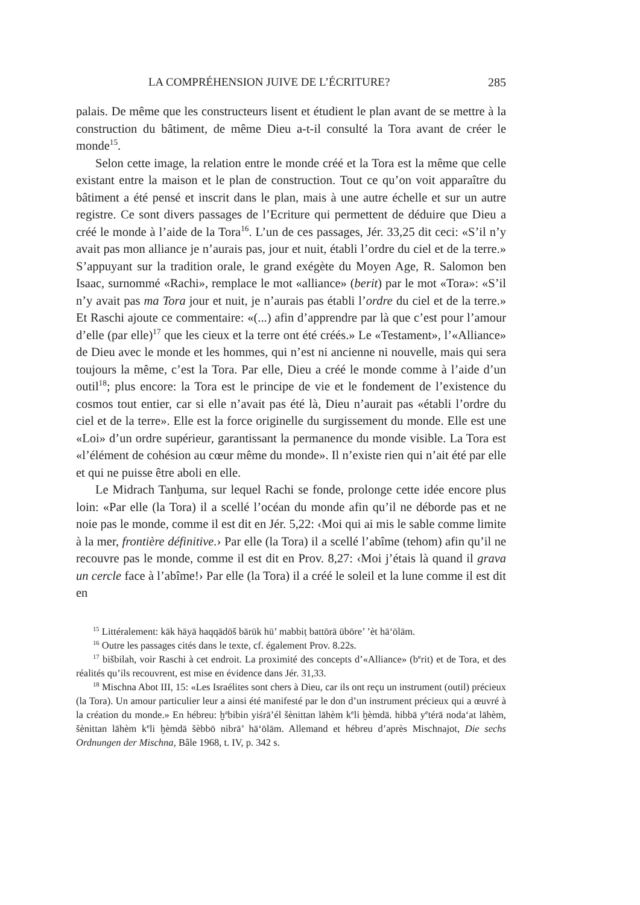LA COMPRÉHENSION JUIVE DE L’ÉCRITURE? 285
palais. De même que les constructeurs lisent et étudient le plan avant de se mettre à la construction du bâtiment, de même Dieu a-t-il consulté la Tora avant de créer le monde<sup>15</sup>.
Selon cette image, la relation entre le monde créé et la Tora est la même que celle existant entre la maison et le plan de construction. Tout ce qu’on voit apparaître du bâtiment a été pensé et inscrit dans le plan, mais à une autre échelle et sur un autre registre. Ce sont divers passages de l’Ecriture qui permettent de déduire que Dieu a créé le monde à l’aide de la Tora<sup>16</sup>. L’un de ces passages, Jér. 33,25 dit ceci: «S’il n’y avait pas mon alliance je n’aurais pas, jour et nuit, établi l’ordre du ciel et de la terre.» S’appuyant sur la tradition orale, le grand exégète du Moyen Age, R. Salomon ben Isaac, surnommé «Rachi», remplace le mot «alliance» (berit) par le mot «Tora»: «S’il n’y avait pas ma Tora jour et nuit, je n’aurais pas établi l’ordre du ciel et de la terre.» Et Raschi ajoute ce commentaire: «(...) afin d’apprendre par là que c’est pour l’amour d’elle (par elle)<sup>17</sup> que les cieux et la terre ont été créés.» Le «Testament», l’«Alliance» de Dieu avec le monde et les hommes, qui n’est ni ancienne ni nouvelle, mais qui sera toujours la même, c’est la Tora. Par elle, Dieu a créé le monde comme à l’aide d’un outil<sup>18</sup>; plus encore: la Tora est le principe de vie et le fondement de l’existence du cosmos tout entier, car si elle n’avait pas été là, Dieu n’aurait pas «établi l’ordre du ciel et de la terre». Elle est la force originelle du surgissement du monde. Elle est une «Loi» d’un ordre supérieur, garantissant la permanence du monde visible. La Tora est «l’élément de cohésion au cœur même du monde». Il n’existe rien qui n’ait été par elle et qui ne puisse être aboli en elle.
Le Midrach Tanḫuma, sur lequel Rachi se fonde, prolonge cette idée encore plus loin: «Par elle (la Tora) il a scellé l’océan du monde afin qu’il ne déborde pas et ne noie pas le monde, comme il est dit en Jér. 5,22: ‹Moi qui ai mis le sable comme limite à la mer, frontière définitive.› Par elle (la Tora) il a scellé l’abîme (tehom) afin qu’il ne recouvre pas le monde, comme il est dit en Prov. 8,27: ‹Moi j’étais là quand il grava un cercle face à l’abîme!› Par elle (la Tora) il a créé le soleil et la lune comme il est dit en
<sup>15</sup> Littéralement: kāk hāyā haqqādōš bārūk hū’ mabbiṭ battōrā ūbōre’ ’èt hā‘ōlām.
<sup>16</sup> Outre les passages cités dans le texte, cf. également Prov. 8.22s.
<sup>17</sup> bišbilah, voir Raschi à cet endroit. La proximité des concepts d’«Alliance» (b<sup>e</sup>rit) et de Tora, et des réalités qu’ils recouvrent, est mise en évidence dans Jér. 31,33.
<sup>18</sup> Mischna Abot III, 15: «Les Israélites sont chers à Dieu, car ils ont reçu un instrument (outil) précieux (la Tora). Un amour particulier leur a ainsi été manifesté par le don d’un instrument précieux qui a œuvré à la création du monde.» En hébreu: ḫ<sup>a</sup>bibin yiśrā’él šènittan lāhèm k<sup>e</sup>li ḫèmdā. hibbā y<sup>e</sup>térā noda‘at lāhèm, šènittan lāhèm k<sup>e</sup>li ḫèmdā šèbbō nibrā’ hā‘ōlām. Allemand et hébreu d’après Mischnajot, Die sechs Ordnungen der Mischna, Bâle 1968, t. IV, p. 342 s.